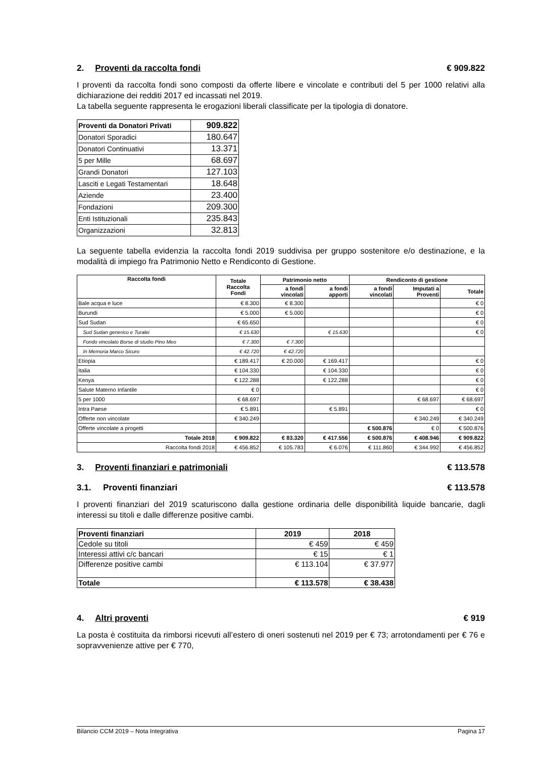2. Proventi da raccolta fondi € 909.822
I proventi da raccolta fondi sono composti da offerte libere e vincolate e contributi del 5 per 1000 relativi alla dichiarazione dei redditi 2017 ed incassati nel 2019.
La tabella seguente rappresenta le erogazioni liberali classificate per la tipologia di donatore.
| Proventi da Donatori Privati | 909.822 |
| Donatori Sporadici | 180.647 |
| Donatori Continuativi | 13.371 |
| 5 per Mille | 68.697 |
| Grandi Donatori | 127.103 |
| Lasciti e Legati Testamentari | 18.648 |
| Aziende | 23.400 |
| Fondazioni | 209.300 |
| Enti Istituzionali | 235.843 |
| Organizzazioni | 32.813 |
La seguente tabella evidenzia la raccolta fondi 2019 suddivisa per gruppo sostenitore e/o destinazione, e la modalità di impiego fra Patrimonio Netto e Rendiconto di Gestione.
| Raccolta fondi | Totale Raccolta Fondi | Patrimonio netto | | Rendiconto di gestione | | |
| --- | --- | --- | --- | --- | --- | --- |
| | | a fondi vincolati | a fondi apporti | a fondi vincolati | Imputati a Proventi | Totale |
| Bale acqua e luce | € 8.300 | € 8.300 | | | | € 0 |
| Burundi | € 5.000 | € 5.000 | | | | € 0 |
| Sud Sudan | € 65.650 | | | | | € 0 |
| Sud Sudan generico e Turalei | € 15.630 | | € 15.630 | | | € 0 |
| Fondo vincolato Borse di studio Pino Meo | € 7.300 | € 7.300 | | | | |
| In Memoria Marco Sicuro | € 42.720 | € 42.720 | | | | |
| Etiopia | € 189.417 | € 20.000 | € 169.417 | | | € 0 |
| Italia | € 104.330 | | € 104.330 | | | € 0 |
| Kenya | € 122.288 | | € 122.288 | | | € 0 |
| Salute Materno Infantile | € 0 | | | | | € 0 |
| 5 per 1000 | € 68.697 | | | | € 68.697 | € 68.697 |
| Intra Paese | € 5.891 | | € 5.891 | | | € 0 |
| Offerte non vincolate | € 340.249 | | | | € 340.249 | € 340.249 |
| Offerte vincolate a progetti | | | | € 500.876 | € 0 | € 500.876 |
| Totale 2018 | € 909.822 | € 83.320 | € 417.556 | € 500.876 | € 408.946 | € 909.822 |
| Raccolta fondi 2018 | € 456.852 | € 105.783 | € 6.076 | € 111.860 | € 344.992 | € 456.852 |
3. Proventi finanziari e patrimoniali € 113.578
3.1. Proventi finanziari € 113.578
I proventi finanziari del 2019 scaturiscono dalla gestione ordinaria delle disponibilità liquide bancarie, dagli interessi su titoli e dalle differenze positive cambi.
| Proventi finanziari | 2019 | 2018 |
| --- | --- | --- |
| Cedole su titoli | € 459 | € 459 |
| Interessi attivi c/c bancari | € 15 | € 1 |
| Differenze positive cambi | € 113.104 | € 37.977 |
| Totale | € 113.578 | € 38.438 |
4. Altri proventi € 919
La posta è costituita da rimborsi ricevuti all’estero di oneri sostenuti nel 2019 per € 73; arrotondamenti per € 76 e sopravvenienze attive per € 770,
Bilancio CCM 2019 – Nota Integrativa Pagina 17